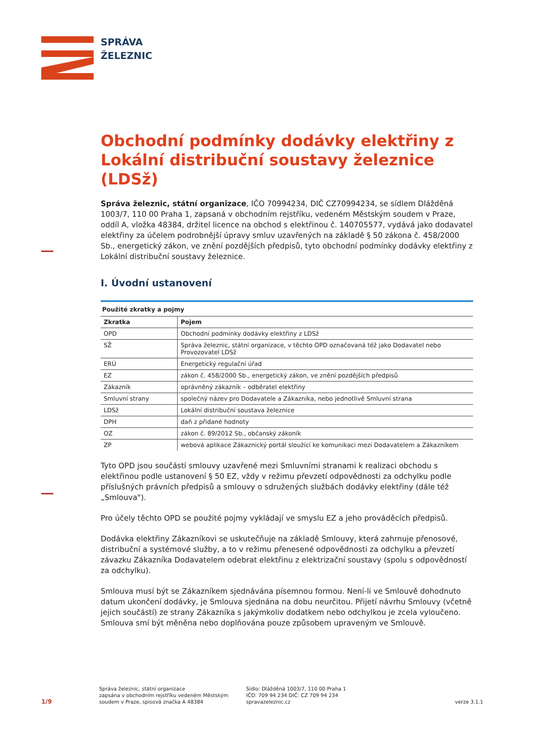SPRÁVA
ŽELEZNIC
Obchodní podmínky dodávky elektřiny z Lokální distribuční soustavy železnice (LDSž)
Správa železnic, státní organizace, IČO 70994234, DIČ CZ70994234, se sídlem Dlážděná 1003/7, 110 00 Praha 1, zapsaná v obchodním rejstříku, vedeném Městským soudem v Praze, oddíl A, vložka 48384, držitel licence na obchod s elektřinou č. 140705577, vydává jako dodavatel elektřiny za účelem podrobnější úpravy smluv uzavřených na základě § 50 zákona č. 458/2000 Sb., energetický zákon, ve znění pozdějších předpisů, tyto obchodní podmínky dodávky elektřiny z Lokální distribuční soustavy železnice.
I. Úvodní ustanovení
Použité zkratky a pojmy
| Zkratka | Pojem |
| --- | --- |
| OPD | Obchodní podmínky dodávky elektřiny z LDSž |
| SŽ | Správa železnic, státní organizace, v těchto OPD označovaná též jako Dodavatel nebo Provozovatel LDSž |
| ERÚ | Energetický regulační úřad |
| EZ | zákon č. 458/2000 Sb., energetický zákon, ve znění pozdějších předpisů |
| Zákazník | oprávněný zákazník – odběratel elektřiny |
| Smluvní strany | společný název pro Dodavatele a Zákazníka, nebo jednotlivě Smluvní strana |
| LDSž | Lokální distribuční soustava železnice |
| DPH | daň z přidané hodnoty |
| OZ | zákon č. 89/2012 Sb., občanský zákoník |
| ZP | webová aplikace Zákaznický portál sloužící ke komunikaci mezi Dodavatelem a Zákazníkem |
Tyto OPD jsou součástí smlouvy uzavřené mezi Smluvními stranami k realizaci obchodu s elektřinou podle ustanovení § 50 EZ, vždy v režimu převzetí odpovědnosti za odchylku podle příslušných právních předpisů a smlouvy o sdružených službách dodávky elektřiny (dále též „Smlouva").
Pro účely těchto OPD se použité pojmy vykládají ve smyslu EZ a jeho prováděcích předpisů.
Dodávka elektřiny Zákazníkovi se uskutečňuje na základě Smlouvy, která zahrnuje přenosové, distribuční a systémové služby, a to v režimu přenesené odpovědnosti za odchylku a převzetí závazku Zákazníka Dodavatelem odebrat elektřinu z elektrizační soustavy (spolu s odpovědností za odchylku).
Smlouva musí být se Zákazníkem sjednávána písemnou formou. Není-li ve Smlouvě dohodnuto datum ukončení dodávky, je Smlouva sjednána na dobu neurčitou. Přijetí návrhu Smlouvy (včetně jejich součástí) ze strany Zákazníka s jakýmkoliv dodatkem nebo odchylkou je zcela vyloučeno. Smlouva smí být měněna nebo doplňována pouze způsobem upraveným ve Smlouvě.
1/9
Správa železnic, státní organizace
zapsána v obchodním rejstříku vedeném Městským
soudem v Praze, spisová značka A 48384
Sídlo: Dlážděná 1003/7, 110 00 Praha 1
IČO: 709 94 234 DIČ: CZ 709 94 234
spravazeleznic.cz
verze 3.1.1